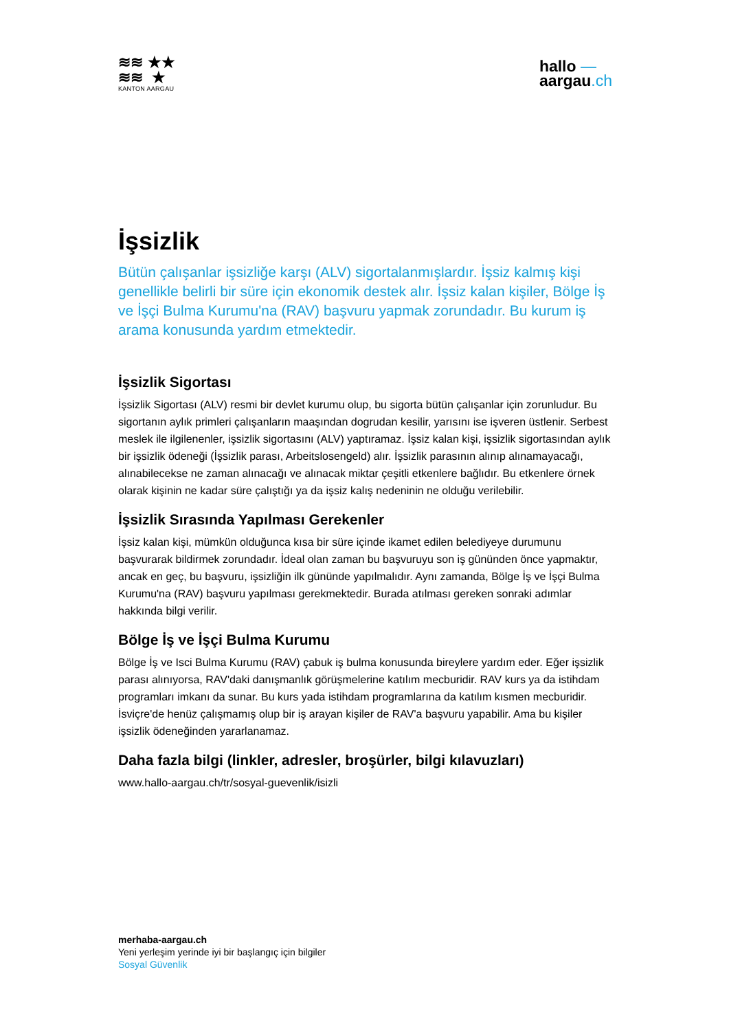≋≋ ★★
≋≋ ★
KANTON AARGAU
hallo —
aargau.ch
İşsizlik
Bütün çalışanlar işsizliğe karşı (ALV) sigortalanmışlardır. İşsiz kalmış kişi genellikle belirli bir süre için ekonomik destek alır. İşsiz kalan kişiler, Bölge İş ve İşçi Bulma Kurumu'na (RAV) başvuru yapmak zorundadır. Bu kurum iş arama konusunda yardım etmektedir.
İşsizlik Sigortası
İşsizlik Sigortası (ALV) resmi bir devlet kurumu olup, bu sigorta bütün çalışanlar için zorunludur. Bu sigortanın aylık primleri çalışanların maaşından dogrudan kesilir, yarısını ise işveren üstlenir. Serbest meslek ile ilgilenenler, işsizlik sigortasını (ALV) yaptıramaz. İşsiz kalan kişi, işsizlik sigortasından aylık bir işsizlik ödeneği (İşsizlik parası, Arbeitslosengeld) alır. İşsizlik parasının alınıp alınamayacağı, alınabilecekse ne zaman alınacağı ve alınacak miktar çeşitli etkenlere bağlıdır. Bu etkenlere örnek olarak kişinin ne kadar süre çalıştığı ya da işsiz kalış nedeninin ne olduğu verilebilir.
İşsizlik Sırasında Yapılması Gerekenler
İşsiz kalan kişi, mümkün olduğunca kısa bir süre içinde ikamet edilen belediyeye durumunu başvurarak bildirmek zorundadır. İdeal olan zaman bu başvuruyu son iş gününden önce yapmaktır, ancak en geç, bu başvuru, işsizliğin ilk gününde yapılmalıdır. Aynı zamanda, Bölge İş ve İşçi Bulma Kurumu'na (RAV) başvuru yapılması gerekmektedir. Burada atılması gereken sonraki adımlar hakkında bilgi verilir.
Bölge İş ve İşçi Bulma Kurumu
Bölge İş ve Isci Bulma Kurumu (RAV) çabuk iş bulma konusunda bireylere yardım eder. Eğer işsizlik parası alınıyorsa, RAV'daki danışmanlık görüşmelerine katılım mecburidir. RAV kurs ya da istihdam programları imkanı da sunar. Bu kurs yada istihdam programlarına da katılım kısmen mecburidir. İsviçre'de henüz çalışmamış olup bir iş arayan kişiler de RAV'a başvuru yapabilir. Ama bu kişiler işsizlik ödeneğinden yararlanamaz.
Daha fazla bilgi (linkler, adresler, broşürler, bilgi kılavuzları)
www.hallo-aargau.ch/tr/sosyal-guevenlik/isizli
merhaba-aargau.ch
Yeni yerleşim yerinde iyi bir başlangıç için bilgiler
Sosyal Güvenlik